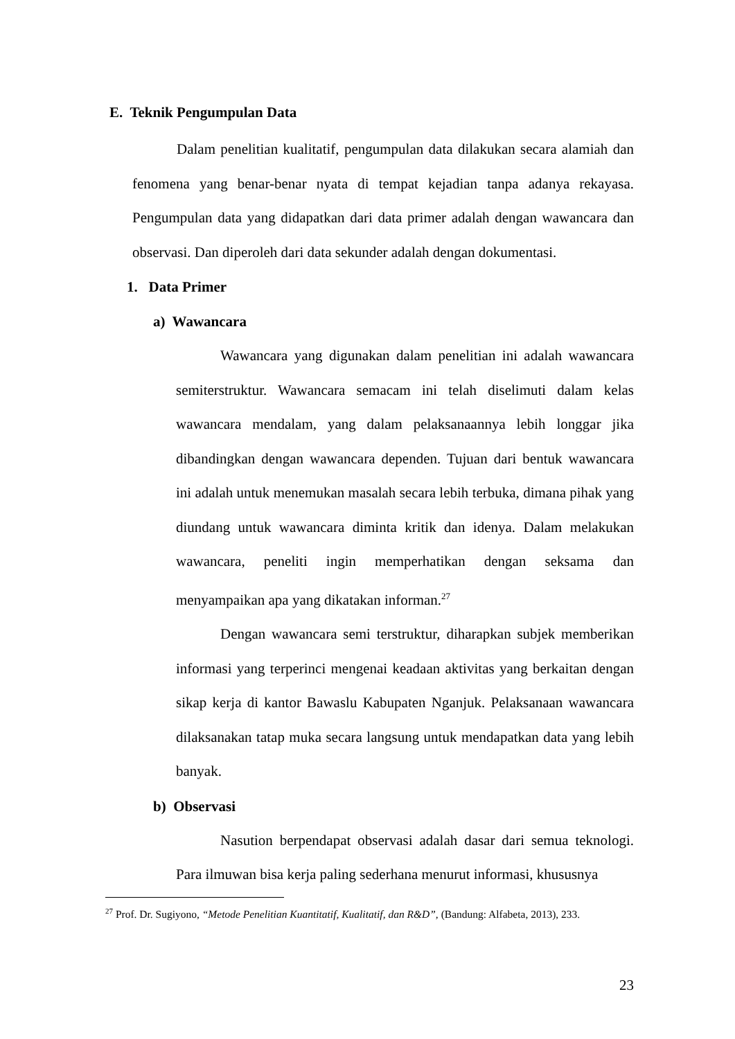E. Teknik Pengumpulan Data
Dalam penelitian kualitatif, pengumpulan data dilakukan secara alamiah dan fenomena yang benar-benar nyata di tempat kejadian tanpa adanya rekayasa. Pengumpulan data yang didapatkan dari data primer adalah dengan wawancara dan observasi. Dan diperoleh dari data sekunder adalah dengan dokumentasi.
1. Data Primer
a) Wawancara
Wawancara yang digunakan dalam penelitian ini adalah wawancara semiterstruktur. Wawancara semacam ini telah diselimuti dalam kelas wawancara mendalam, yang dalam pelaksanaannya lebih longgar jika dibandingkan dengan wawancara dependen. Tujuan dari bentuk wawancara ini adalah untuk menemukan masalah secara lebih terbuka, dimana pihak yang diundang untuk wawancara diminta kritik dan idenya. Dalam melakukan wawancara, peneliti ingin memperhatikan dengan seksama dan menyampaikan apa yang dikatakan informan.<sup>27</sup>
Dengan wawancara semi terstruktur, diharapkan subjek memberikan informasi yang terperinci mengenai keadaan aktivitas yang berkaitan dengan sikap kerja di kantor Bawaslu Kabupaten Nganjuk. Pelaksanaan wawancara dilaksanakan tatap muka secara langsung untuk mendapatkan data yang lebih banyak.
b) Observasi
Nasution berpendapat observasi adalah dasar dari semua teknologi. Para ilmuwan bisa kerja paling sederhana menurut informasi, khususnya
<sup>27</sup> Prof. Dr. Sugiyono, “Metode Penelitian Kuantitatif, Kualitatif, dan R&D”, (Bandung: Alfabeta, 2013), 233.
23